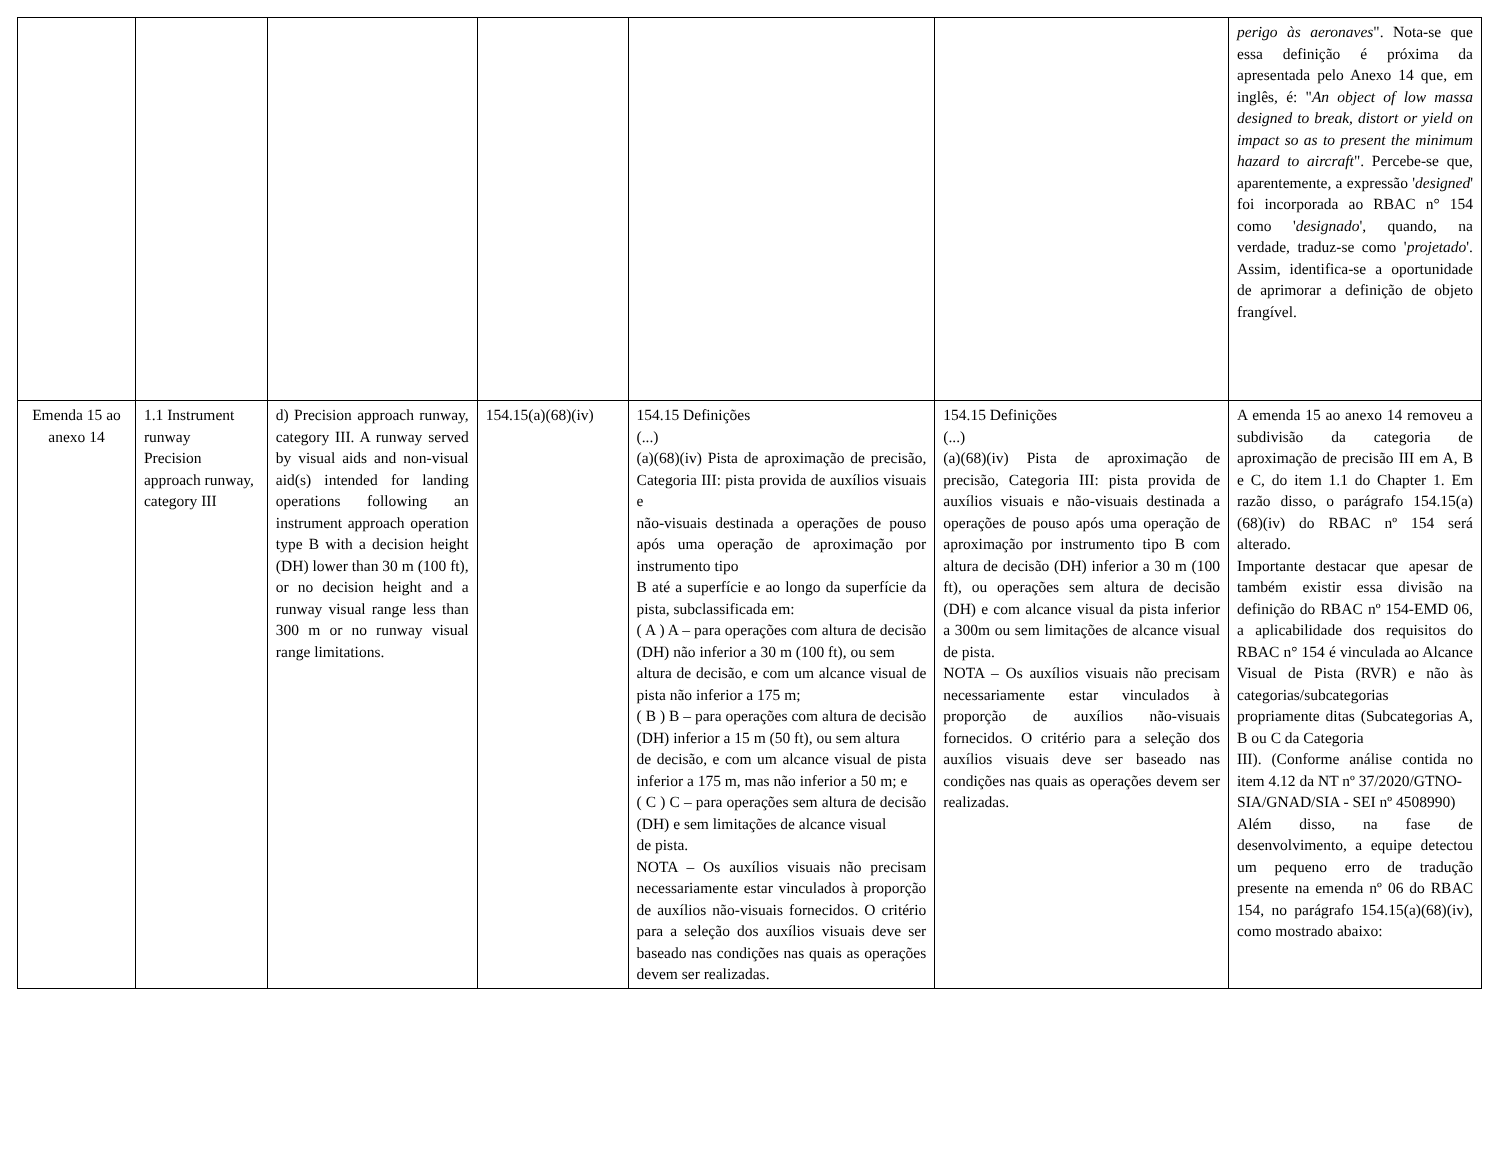| | | | | | | perigo às aeronaves ". Nota-se que essa definição é próxima da apresentada pelo Anexo 14 que, em inglês, é: " An object of low massa designed to break, distort or yield on impact so as to present the minimum hazard to aircraft ". Percebe-se que, aparentemente, a expressão ' designed ' foi incorporada ao RBAC n° 154 como ' designado ', quando, na verdade, traduz-se como ' projetado '. Assim, identifica-se a oportunidade de aprimorar a definição de objeto frangível. |
| Emenda 15 ao anexo 14 | 1.1 Instrument runway Precision approach runway, category III | d) Precision approach runway, category III. A runway served by visual aids and non-visual aid(s) intended for landing operations following an instrument approach operation type B with a decision height (DH) lower than 30 m (100 ft), or no decision height and a runway visual range less than 300 m or no runway visual range limitations. | 154.15(a)(68)(iv) | 154.15 Definições (...) (a)(68)(iv) Pista de aproximação de precisão, Categoria III: pista provida de auxílios visuais e não-visuais destinada a operações de pouso após uma operação de aproximação por instrumento tipo B até a superfície e ao longo da superfície da pista, subclassificada em: ( A ) A – para operações com altura de decisão (DH) não inferior a 30 m (100 ft), ou sem altura de decisão, e com um alcance visual de pista não inferior a 175 m; ( B ) B – para operações com altura de decisão (DH) inferior a 15 m (50 ft), ou sem altura de decisão, e com um alcance visual de pista inferior a 175 m, mas não inferior a 50 m; e ( C ) C – para operações sem altura de decisão (DH) e sem limitações de alcance visual de pista. NOTA – Os auxílios visuais não precisam necessariamente estar vinculados à proporção de auxílios não-visuais fornecidos. O critério para a seleção dos auxílios visuais deve ser baseado nas condições nas quais as operações devem ser realizadas. | 154.15 Definições (...) (a)(68)(iv) Pista de aproximação de precisão, Categoria III: pista provida de auxílios visuais e não-visuais destinada a operações de pouso após uma operação de aproximação por instrumento tipo B com altura de decisão (DH) inferior a 30 m (100 ft), ou operações sem altura de decisão (DH) e com alcance visual da pista inferior a 300m ou sem limitações de alcance visual de pista. NOTA – Os auxílios visuais não precisam necessariamente estar vinculados à proporção de auxílios não-visuais fornecidos. O critério para a seleção dos auxílios visuais deve ser baseado nas condições nas quais as operações devem ser realizadas. | A emenda 15 ao anexo 14 removeu a subdivisão da categoria de aproximação de precisão III em A, B e C, do item 1.1 do Chapter 1. Em razão disso, o parágrafo 154.15(a)(68)(iv) do RBAC nº 154 será alterado. Importante destacar que apesar de também existir essa divisão na definição do RBAC nº 154-EMD 06, a aplicabilidade dos requisitos do RBAC n° 154 é vinculada ao Alcance Visual de Pista (RVR) e não às categorias/subcategorias propriamente ditas (Subcategorias A, B ou C da Categoria III). (Conforme análise contida no item 4.12 da NT nº 37/2020/GTNO- SIA/GNAD/SIA - SEI nº 4508990) Além disso, na fase de desenvolvimento, a equipe detectou um pequeno erro de tradução presente na emenda nº 06 do RBAC 154, no parágrafo 154.15(a)(68)(iv), como mostrado abaixo: |